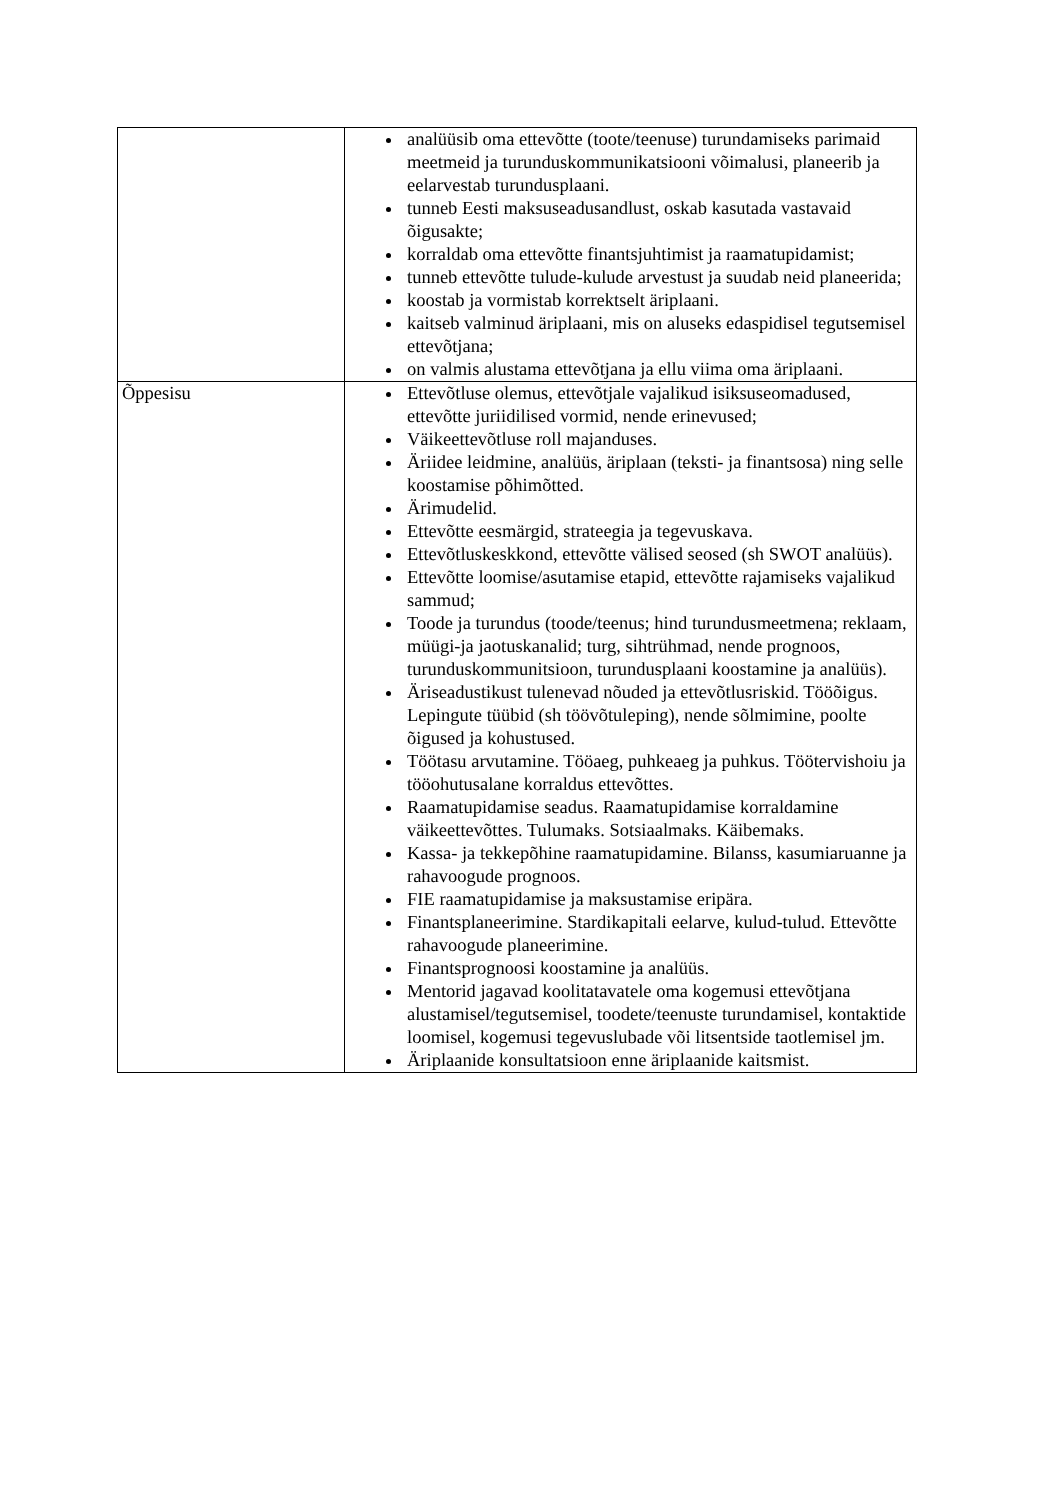| | analüüsib oma ettevõtte (toote/teenuse) turundamiseks parimaid meetmeid ja turunduskommunikatsiooni võimalusi, planeerib ja eelarvestab turundusplaani. tunneb Eesti maksuseadusandlust, oskab kasutada vastavaid õigusakte; korraldab oma ettevõtte finantsjuhtimist ja raamatupidamist; tunneb ettevõtte tulude-kulude arvestust ja suudab neid planeerida; koostab ja vormistab korrektselt äriplaani. kaitseb valminud äriplaani, mis on aluseks edaspidisel tegutsemisel ettevõtjana; on valmis alustama ettevõtjana ja ellu viima oma äriplaani. |
| Õppesisu | Ettevõtluse olemus, ettevõtjale vajalikud isiksuseomadused, ettevõtte juriidilised vormid, nende erinevused; Väikeettevõtluse roll majanduses. Äriidee leidmine, analüüs, äriplaan (teksti- ja finantsosa) ning selle koostamise põhimõtted. Ärimudelid. Ettevõtte eesmärgid, strateegia ja tegevuskava. Ettevõtluskeskkond, ettevõtte välised seosed (sh SWOT analüüs). Ettevõtte loomise/asutamise etapid, ettevõtte rajamiseks vajalikud sammud; Toode ja turundus (toode/teenus; hind turundusmeetmena; reklaam, müügi-ja jaotuskanalid; turg, sihtrühmad, nende prognoos, turunduskommunitsioon, turundusplaani koostamine ja analüüs). Äriseadustikust tulenevad nõuded ja ettevõtlusriskid. Tööõigus. Lepingute tüübid (sh töövõtuleping), nende sõlmimine, poolte õigused ja kohustused. Töötasu arvutamine. Tööaeg, puhkeaeg ja puhkus. Töötervishoiu ja tööohutusalane korraldus ettevõttes. Raamatupidamise seadus. Raamatupidamise korraldamine väikeettevõttes. Tulumaks. Sotsiaalmaks. Käibemaks. Kassa- ja tekkepõhine raamatupidamine. Bilanss, kasumiaruanne ja rahavoogude prognoos. FIE raamatupidamise ja maksustamise eripära. Finantsplaneerimine. Stardikapitali eelarve, kulud-tulud. Ettevõtte rahavoogude planeerimine. Finantsprognoosi koostamine ja analüüs. Mentorid jagavad koolitatavatele oma kogemusi ettevõtjana alustamisel/tegutsemisel, toodete/teenuste turundamisel, kontaktide loomisel, kogemusi tegevuslubade või litsentside taotlemisel jm. Äriplaanide konsultatsioon enne äriplaanide kaitsmist. |